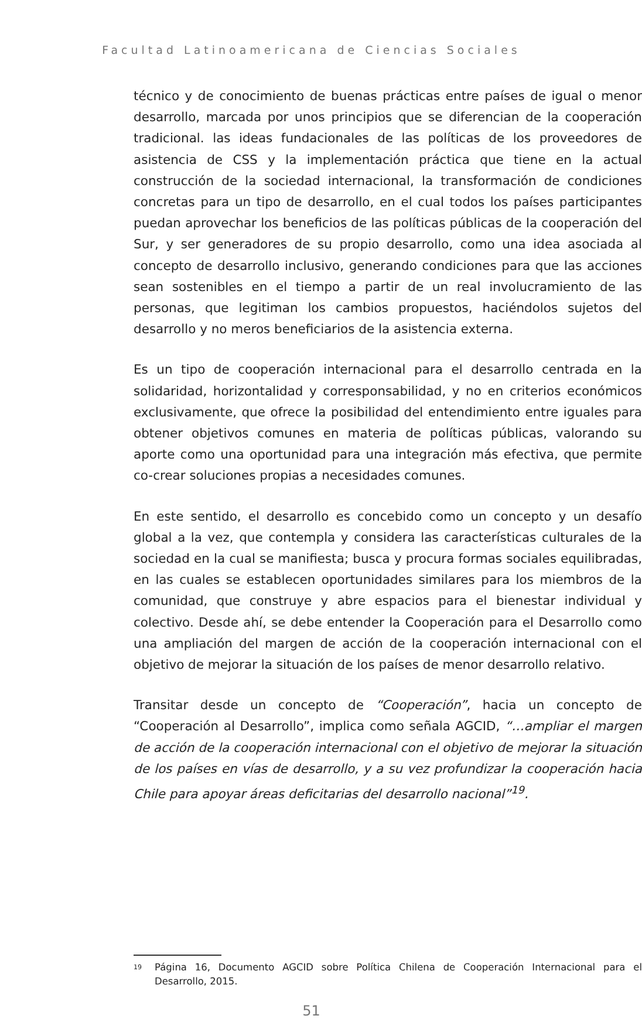Facultad Latinoamericana de Ciencias Sociales
técnico y de conocimiento de buenas prácticas entre países de igual o menor desarrollo, marcada por unos principios que se diferencian de la cooperación tradicional. las ideas fundacionales de las políticas de los proveedores de asistencia de CSS y la implementación práctica que tiene en la actual construcción de la sociedad internacional, la transformación de condiciones concretas para un tipo de desarrollo, en el cual todos los países participantes puedan aprovechar los beneficios de las políticas públicas de la cooperación del Sur, y ser generadores de su propio desarrollo, como una idea asociada al concepto de desarrollo inclusivo, generando condiciones para que las acciones sean sostenibles en el tiempo a partir de un real involucramiento de las personas, que legitiman los cambios propuestos, haciéndolos sujetos del desarrollo y no meros beneficiarios de la asistencia externa.
Es un tipo de cooperación internacional para el desarrollo centrada en la solidaridad, horizontalidad y corresponsabilidad, y no en criterios económicos exclusivamente, que ofrece la posibilidad del entendimiento entre iguales para obtener objetivos comunes en materia de políticas públicas, valorando su aporte como una oportunidad para una integración más efectiva, que permite co-crear soluciones propias a necesidades comunes.
En este sentido, el desarrollo es concebido como un concepto y un desafío global a la vez, que contempla y considera las características culturales de la sociedad en la cual se manifiesta; busca y procura formas sociales equilibradas, en las cuales se establecen oportunidades similares para los miembros de la comunidad, que construye y abre espacios para el bienestar individual y colectivo. Desde ahí, se debe entender la Cooperación para el Desarrollo como una ampliación del margen de acción de la cooperación internacional con el objetivo de mejorar la situación de los países de menor desarrollo relativo.
Transitar desde un concepto de “Cooperación”, hacia un concepto de “Cooperación al Desarrollo”, implica como señala AGCID, “…ampliar el margen de acción de la cooperación internacional con el objetivo de mejorar la situación de los países en vías de desarrollo, y a su vez profundizar la cooperación hacia Chile para apoyar áreas deficitarias del desarrollo nacional”<sup>19</sup>.
<sup>19</sup> Página 16, Documento AGCID sobre Política Chilena de Cooperación Internacional para el Desarrollo, 2015.
51